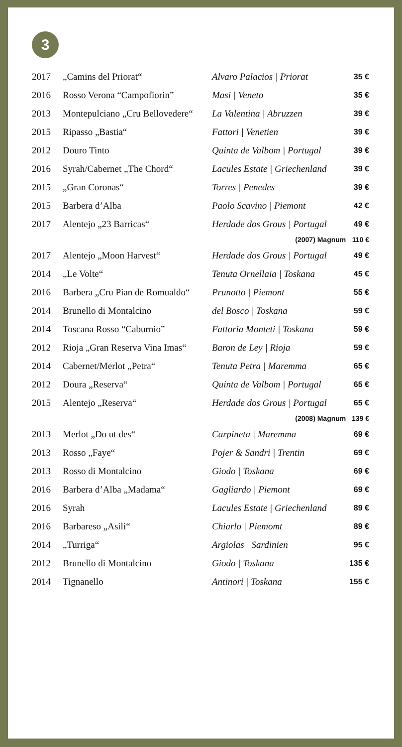3
| 2017 | „Camins del Priorat“ | Alvaro Palacios / Priorat | 35 € |
| 2016 | Rosso Verona “Campofiorin” | Masi / Veneto | 35 € |
| 2013 | Montepulciano „Cru Bellovedere“ | La Valentina / Abruzzen | 39 € |
| 2015 | Ripasso „Bastia“ | Fattori / Venetien | 39 € |
| 2012 | Douro Tinto | Quinta de Valbom / Portugal | 39 € |
| 2016 | Syrah/Cabernet „The Chord“ | Lacules Estate / Griechenland | 39 € |
| 2015 | „Gran Coronas“ | Torres / Penedes | 39 € |
| 2015 | Barbera d’Alba | Paolo Scavino / Piemont | 42 € |
| 2017 | Alentejo „23 Barricas“ | Herdade dos Grous / Portugal | 49 € |
| | | (2007) Magnum | 110 € |
| 2017 | Alentejo „Moon Harvest“ | Herdade dos Grous / Portugal | 49 € |
| 2014 | „Le Volte“ | Tenuta Ornellaia / Toskana | 45 € |
| 2016 | Barbera „Cru Pian de Romualdo“ | Prunotto / Piemont | 55 € |
| 2014 | Brunello di Montalcino | del Bosco / Toskana | 59 € |
| 2014 | Toscana Rosso “Caburnio” | Fattoria Monteti / Toskana | 59 € |
| 2012 | Rioja „Gran Reserva Vina Imas“ | Baron de Ley / Rioja | 59 € |
| 2014 | Cabernet/Merlot „Petra“ | Tenuta Petra / Maremma | 65 € |
| 2012 | Doura „Reserva“ | Quinta de Valbom / Portugal | 65 € |
| 2015 | Alentejo „Reserva“ | Herdade dos Grous / Portugal | 65 € |
| | | (2008) Magnum | 139 € |
| 2013 | Merlot „Do ut des“ | Carpineta / Maremma | 69 € |
| 2013 | Rosso „Faye“ | Pojer & Sandri / Trentin | 69 € |
| 2013 | Rosso di Montalcino | Giodo / Toskana | 69 € |
| 2016 | Barbera d’Alba „Madama“ | Gagliardo / Piemont | 69 € |
| 2016 | Syrah | Lacules Estate / Griechenland | 89 € |
| 2016 | Barbareso „Asili“ | Chiarlo / Piemomt | 89 € |
| 2014 | „Turriga“ | Argiolas / Sardinien | 95 € |
| 2012 | Brunello di Montalcino | Giodo / Toskana | 135 € |
| 2014 | Tignanello | Antinori / Toskana | 155 € |